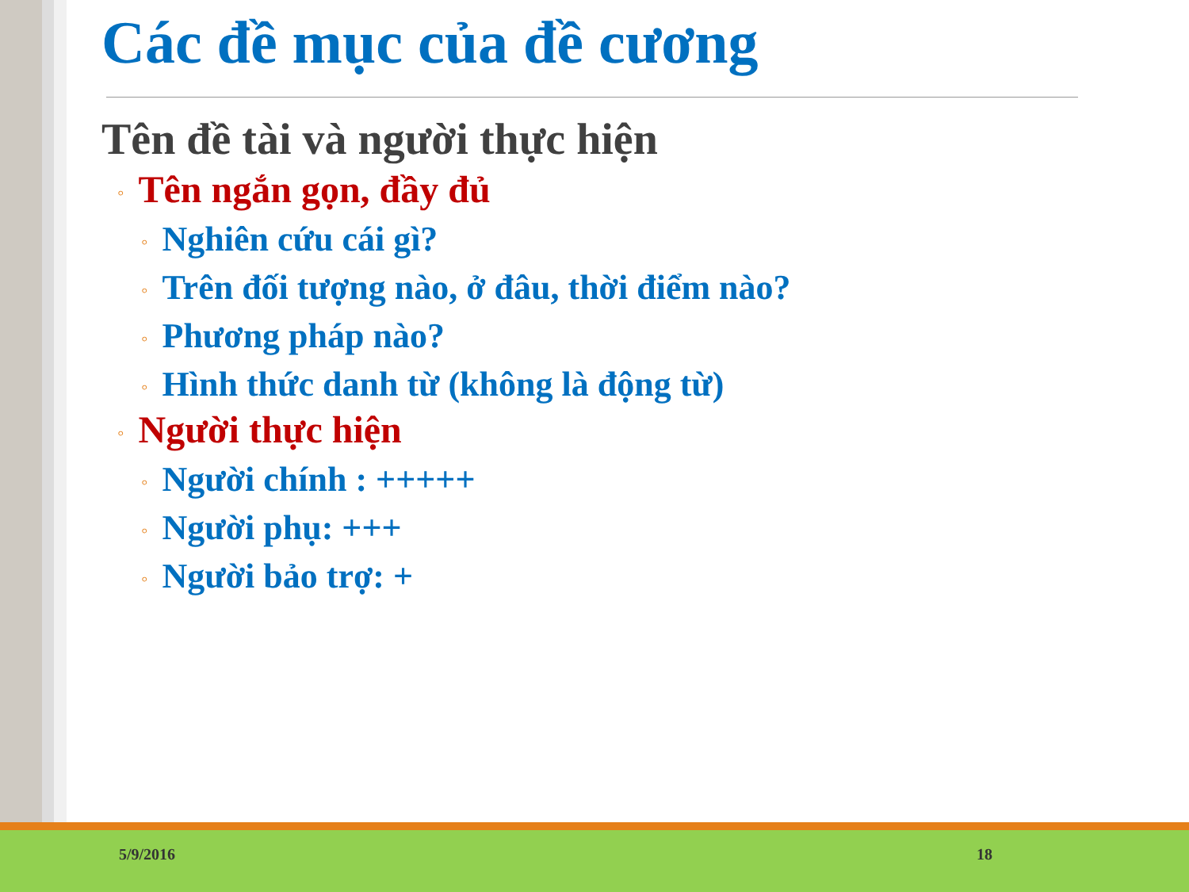Các đề mục của đề cương
Tên đề tài và người thực hiện
◦ Tên ngắn gọn, đầy đủ
◦ Nghiên cứu cái gì?
◦ Trên đối tượng nào, ở đâu, thời điểm nào?
◦ Phương pháp nào?
◦ Hình thức danh từ (không là động từ)
◦ Người thực hiện
◦ Người chính : +++++
◦ Người phụ: +++
◦ Người bảo trợ: +
5/9/2016 18